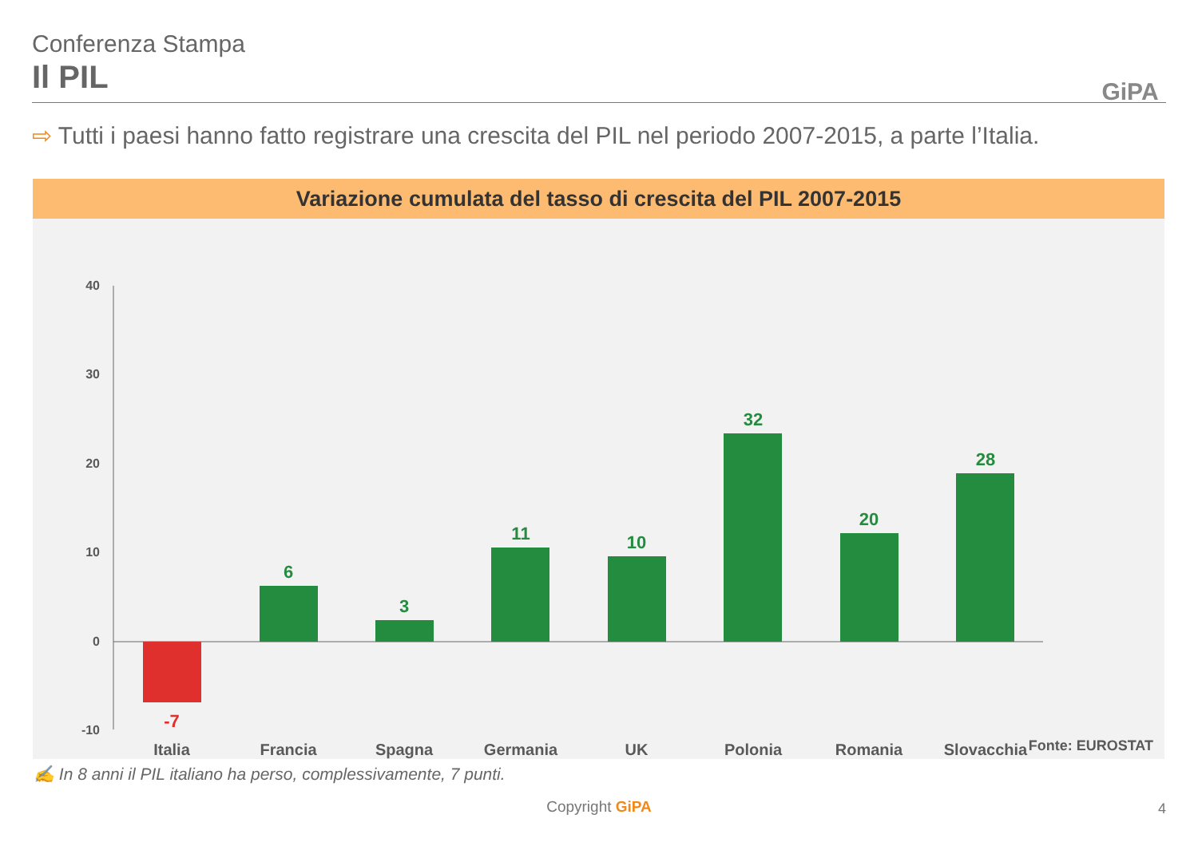Conferenza Stampa
Il PIL
GiPA
⇨ Tutti i paesi hanno fatto registrare una crescita del PIL nel periodo 2007-2015, a parte l’Italia.
Variazione cumulata del tasso di crescita del PIL 2007-2015
40
30
20
10
0
-10
-7
6
3
11
10
32
20
28
Italia
Francia
Spagna
Germania
UK
Polonia
Romania
Slovacchia
Fonte: EUROSTAT
✍ In 8 anni il PIL italiano ha perso, complessivamente, 7 punti.
Copyright GiPA 4